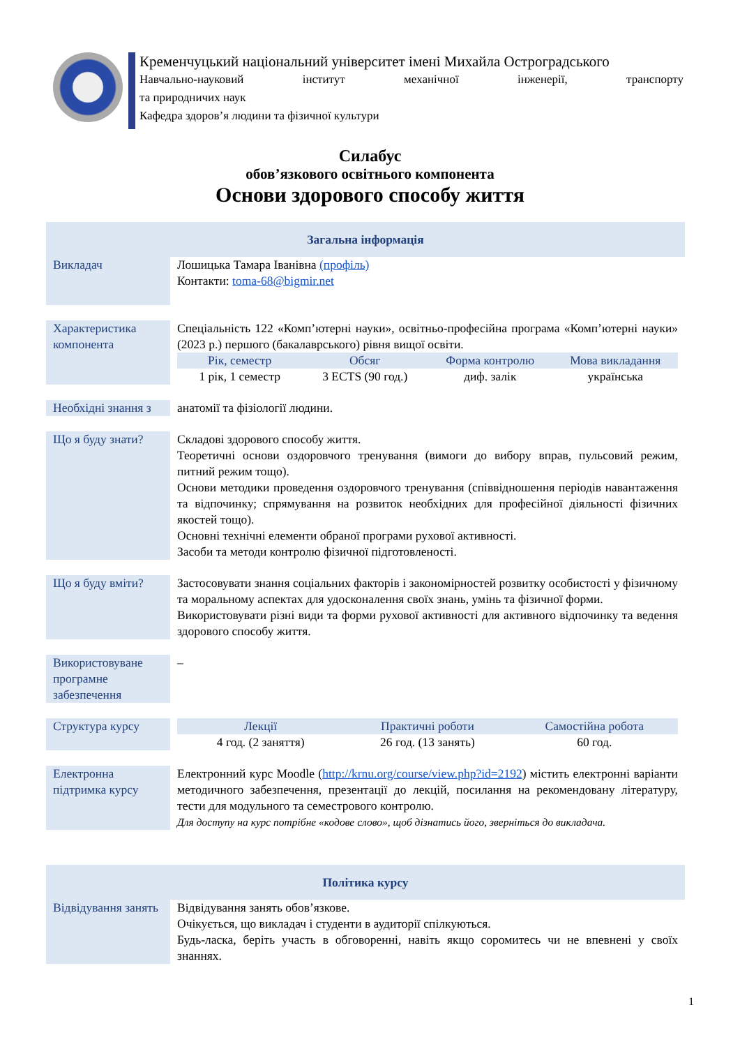Кременчуцький національний університет імені Михайла Остроградського
Навчально-науковий інститут механічної інженерії, транспорту
та природничих наук
Кафедра здоров’я людини та фізичної культури
Силабус
обов’язкового освітнього компонента
Основи здорового способу життя
| Загальна інформація | |
| Викладач | Лошицька Тамара Іванівна (профіль) Контакти: toma-68@bigmir.net |
| Характеристика компонента | Спеціальність 122 «Комп’ютерні науки», освітньо-професійна програма «Комп’ютерні науки» (2023 р.) першого (бакалаврського) рівня вищої освіти. Рік, семестр Обсяг Форма контролю Мова викладання 1 рік, 1 семестр 3 ECTS (90 год.) диф. залік українська |
| Необхідні знання з | анатомії та фізіології людини. |
| Що я буду знати? | Складові здорового способу життя. Теоретичні основи оздоровчого тренування (вимоги до вибору вправ, пульсовий режим, питний режим тощо). Основи методики проведення оздоровчого тренування (співвідношення періодів навантаження та відпочинку; спрямування на розвиток необхідних для професійної діяльності фізичних якостей тощо). Основні технічні елементи обраної програми рухової активності. Засоби та методи контролю фізичної підготовленості. |
| Що я буду вміти? | Застосовувати знання соціальних факторів і закономірностей розвитку особистості у фізичному та моральному аспектах для удосконалення своїх знань, умінь та фізичної форми. Використовувати різні види та форми рухової активності для активного відпочинку та ведення здорового способу життя. |
| Використовуване програмне забезпечення | – |
| Структура курсу | Лекції Практичні роботи Самостійна робота 4 год. (2 заняття) 26 год. (13 занять) 60 год. |
| Електронна підтримка курсу | Електронний курс Moodle ( http://krnu.org/course/view.php?id=2192 ) містить електронні варіанти методичного забезпечення, презентації до лекцій, посилання на рекомендовану літературу, тести для модульного та семестрового контролю. Для доступу на курс потрібне «кодове слово», щоб дізнатись його, зверніться до викладача. |
| Політика курсу | |
| Відвідування занять | Відвідування занять обов’язкове. Очікується, що викладач і студенти в аудиторії спілкуються. Будь-ласка, беріть участь в обговоренні, навіть якщо соромитесь чи не впевнені у своїх знаннях. |
1